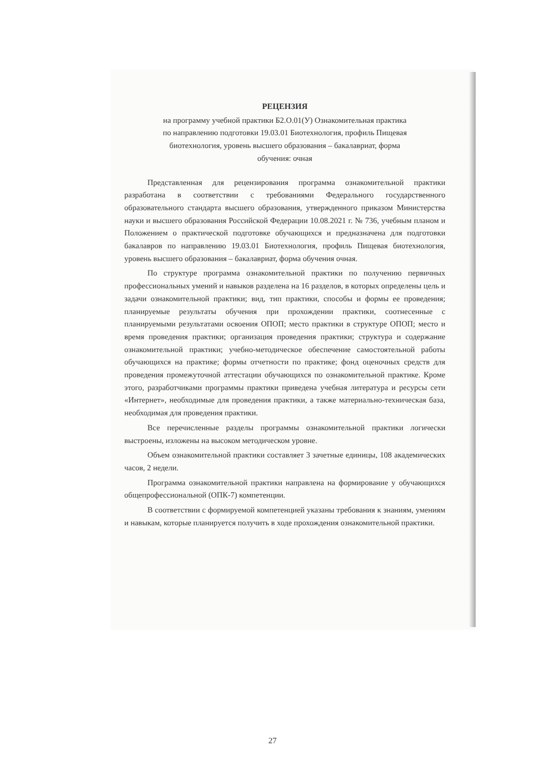РЕЦЕНЗИЯ
на программу учебной практики Б2.О.01(У) Ознакомительная практика
по направлению подготовки 19.03.01 Биотехнология, профиль Пищевая
биотехнология, уровень высшего образования – бакалавриат, форма
обучения: очная
Представленная для рецензирования программа ознакомительной практики разработана в соответствии с требованиями Федерального государственного образовательного стандарта высшего образования, утвержденного приказом Министерства науки и высшего образования Российской Федерации 10.08.2021 г. № 736, учебным планом и Положением о практической подготовке обучающихся и предназначена для подготовки бакалавров по направлению 19.03.01 Биотехнология, профиль Пищевая биотехнология, уровень высшего образования – бакалавриат, форма обучения очная.
По структуре программа ознакомительной практики по получению первичных профессиональных умений и навыков разделена на 16 разделов, в которых определены цель и задачи ознакомительной практики; вид, тип практики, способы и формы ее проведения; планируемые результаты обучения при прохождении практики, соотнесенные с планируемыми результатами освоения ОПОП; место практики в структуре ОПОП; место и время проведения практики; организация проведения практики; структура и содержание ознакомительной практики; учебно-методическое обеспечение самостоятельной работы обучающихся на практике; формы отчетности по практике; фонд оценочных средств для проведения промежуточной аттестации обучающихся по ознакомительной практике. Кроме этого, разработчиками программы практики приведена учебная литература и ресурсы сети «Интернет», необходимые для проведения практики, а также материально-техническая база, необходимая для проведения практики.
Все перечисленные разделы программы ознакомительной практики логически выстроены, изложены на высоком методическом уровне.
Объем ознакомительной практики составляет 3 зачетные единицы, 108 академических часов, 2 недели.
Программа ознакомительной практики направлена на формирование у обучающихся общепрофессиональной (ОПК-7) компетенции.
В соответствии с формируемой компетенцией указаны требования к знаниям, умениям и навыкам, которые планируется получить в ходе прохождения ознакомительной практики.
27